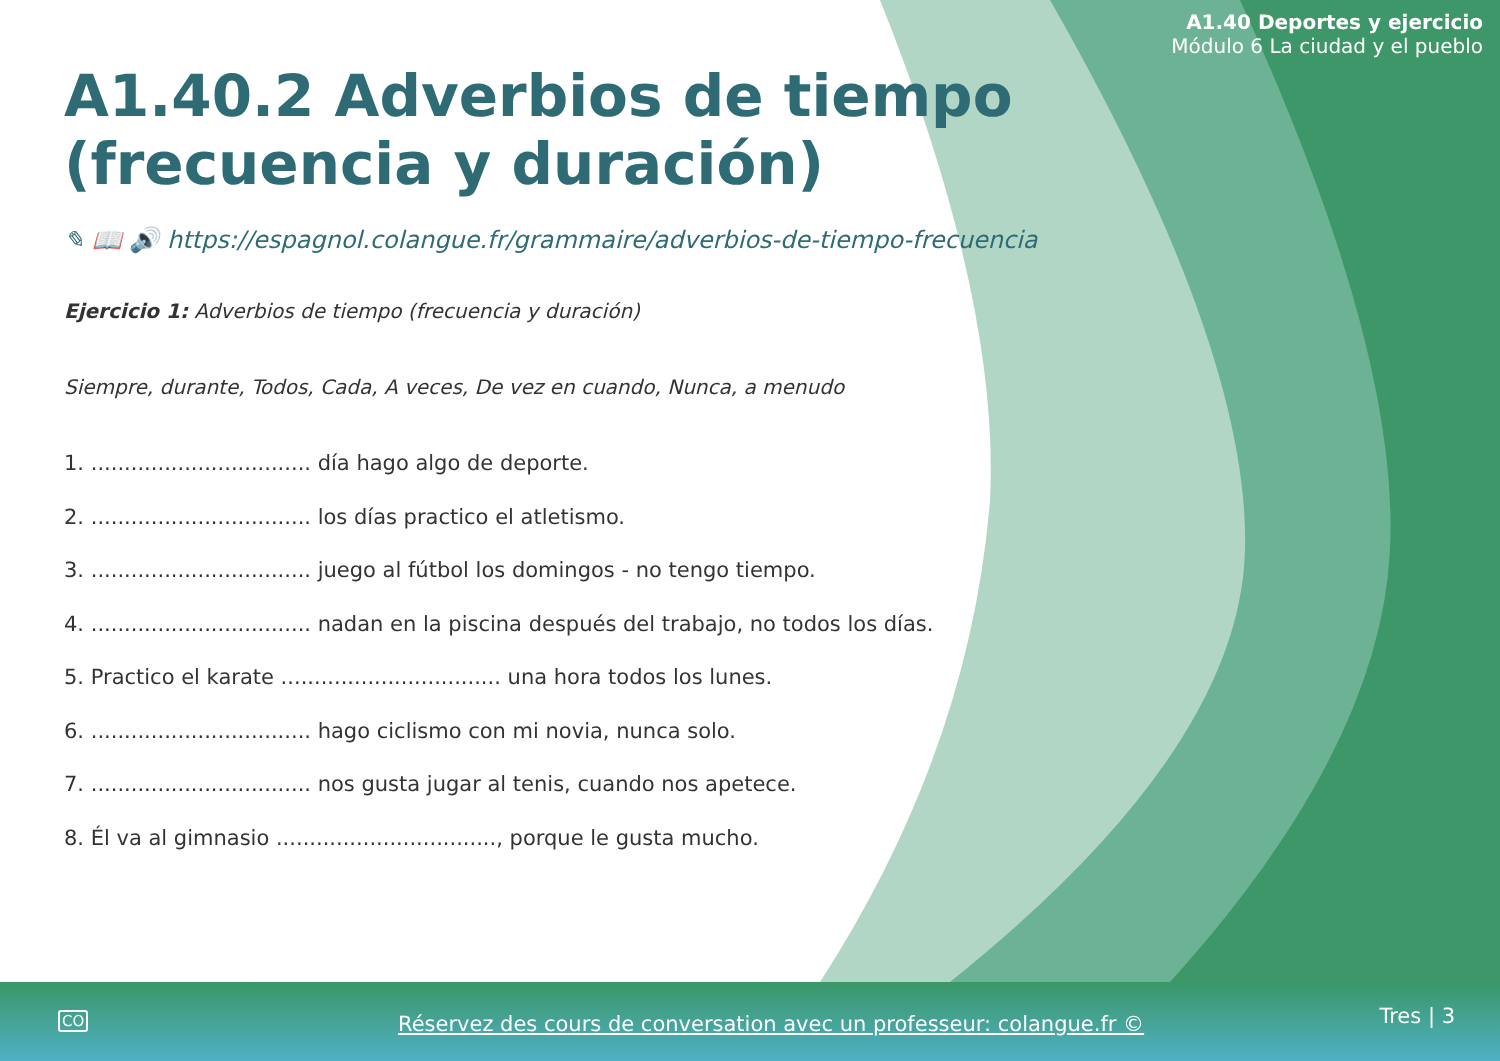A1.40 Deportes y ejercicio
Módulo 6 La ciudad y el pueblo
A1.40.2 Adverbios de tiempo (frecuencia y duración)
✎ 📖 🔊 https://espagnol.colangue.fr/grammaire/adverbios-de-tiempo-frecuencia
Ejercicio 1: Adverbios de tiempo (frecuencia y duración)
Siempre, durante, Todos, Cada, A veces, De vez en cuando, Nunca, a menudo
1. ................................. día hago algo de deporte.
2. ................................. los días practico el atletismo.
3. ................................. juego al fútbol los domingos - no tengo tiempo.
4. ................................. nadan en la piscina después del trabajo, no todos los días.
5. Practico el karate ................................. una hora todos los lunes.
6. ................................. hago ciclismo con mi novia, nunca solo.
7. ................................. nos gusta jugar al tenis, cuando nos apetece.
8. Él va al gimnasio ................................., porque le gusta mucho.
CO Réservez des cours de conversation avec un professeur: colangue.fr © Tres | 3